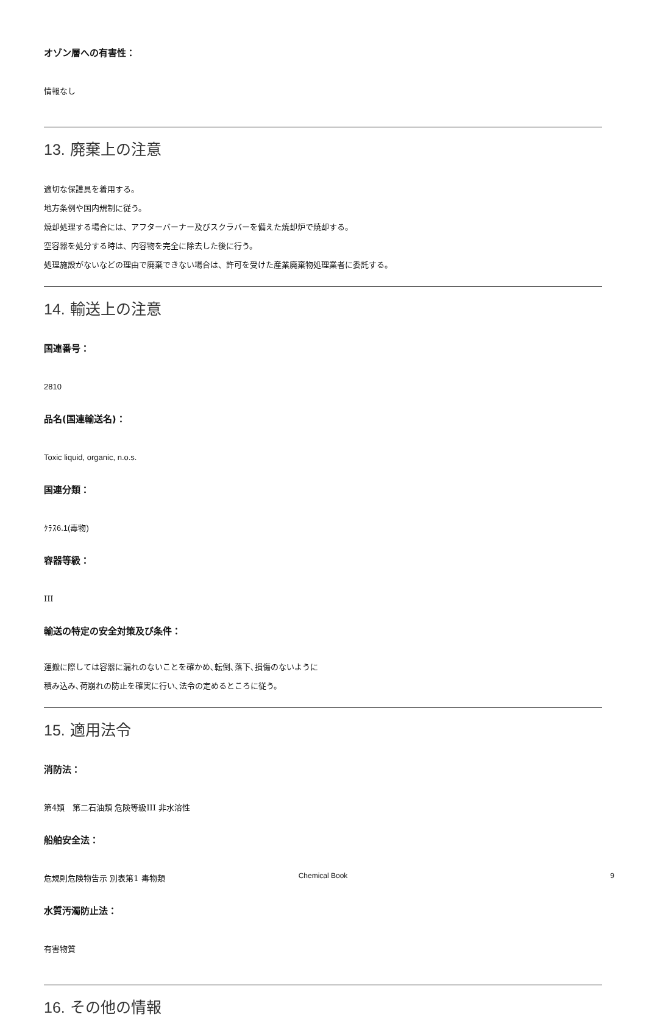オゾン層への有害性：
情報なし
13. 廃棄上の注意
適切な保護具を着用する。
地方条例や国内規制に従う。
焼却処理する場合には、アフターバーナー及びスクラバーを備えた焼却炉で焼却する。
空容器を処分する時は、内容物を完全に除去した後に行う。
処理施設がないなどの理由で廃棄できない場合は、許可を受けた産業廃棄物処理業者に委託する。
14. 輸送上の注意
国連番号：
2810
品名(国連輸送名)：
Toxic liquid, organic, n.o.s.
国連分類：
ｸﾗｽ6.1(毒物)
容器等級：
III
輸送の特定の安全対策及び条件：
運搬に際しては容器に漏れのないことを確かめ､転倒､落下､損傷のないように
積み込み､荷崩れの防止を確実に行い､法令の定めるところに従う。
15. 適用法令
消防法：
第4類　第二石油類 危険等級III 非水溶性
船舶安全法：
危規則危険物告示 別表第1 毒物類
水質汚濁防止法：
有害物質
16. その他の情報
Chemical Book 9